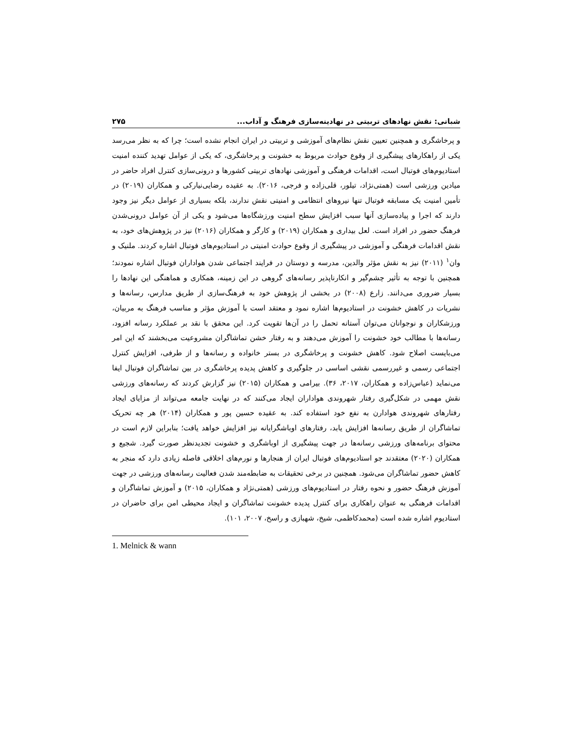شبانی: نقش نهادهای تربیتی در نهادینه‌سازی فرهنگ و آداب... ۲۷۵
و پرخاشگری و همچنین تعیین نقش نظام‌های آموزشی و تربیتی در ایران انجام نشده است؛ چرا که به نظر می‌رسد یکی از راهکارهای پیشگیری از وقوع حوادث مربوط به خشونت و پرخاشگری، که یکی از عوامل تهدید کننده امنیت استادیوم‌های فوتبال است، اقدامات فرهنگی و آموزشی نهادهای تربیتی کشورها و درونی‌سازی کنترل افراد حاضر در میادین ورزشی است (همتی‌نژاد، تیلور، قلی‌زاده و فرجی، ۲۰۱۶). به عقیده رضایی‌نیارکی و همکاران (۲۰۱۹) در تأمین امنیت یک مسابقه فوتبال تنها نیروهای انتظامی و امنیتی نقش ندارند، بلکه بسیاری از عوامل دیگر نیز وجود دارند که اجرا و پیاده‌سازی آنها سبب افزایش سطح امنیت ورزشگاه‌ها می‌شود و یکی از آن عوامل درونی‌شدن فرهنگ حضور در افراد است. لعل بیداری و همکاران (۲۰۱۹) و کارگر و همکاران (۲۰۱۶) نیز در پژوهش‌های خود، به نقش اقدامات فرهنگی و آموزشی در پیشگیری از وقوع حوادث امنیتی در استادیوم‌های فوتبال اشاره کردند. ملنیک و وان<sup>۱</sup> (۲۰۱۱) نیز به نقش مؤثر والدین، مدرسه و دوستان در فرایند اجتماعی شدن هواداران فوتبال اشاره نمودند؛ همچنین با توجه به تأثیر چشم‌گیر و انکارناپذیر رسانه‌های گروهی در این زمینه، همکاری و هماهنگی این نهادها را بسیار ضروری می‌دانند. زارع (۲۰۰۸) در بخشی از پژوهش خود به فرهنگ‌سازی از طریق مدارس، رسانه‌ها و نشریات در کاهش خشونت در استادیوم‌ها اشاره نمود و معتقد است با آموزش مؤثر و مناسب فرهنگ به مربیان، ورزشکاران و نوجوانان می‌توان آستانه تحمل را در آن‌ها تقویت کرد. این محقق با نقد بر عملکرد رسانه افزود، رسانه‌ها با مطالب خود خشونت را آموزش می‌دهند و به رفتار خشن تماشاگران مشروعیت می‌بخشند که این امر می‌بایست اصلاح شود. کاهش خشونت و پرخاشگری در بستر خانواده و رسانه‌ها و از طرفی، افزایش کنترل اجتماعی رسمی و غیررسمی نقشی اساسی در جلوگیری و کاهش پدیده پرخاشگری در بین تماشاگران فوتبال ایفا می‌نماید (عباس‌زاده و همکاران، ۲۰۱۷، ۳۶). بیرامی و همکاران (۲۰۱۵) نیز گزارش کردند که رسانه‌های ورزشی نقش مهمی در شکل‌گیری رفتار شهروندی هواداران ایجاد می‌کنند که در نهایت جامعه می‌تواند از مزایای ایجاد رفتارهای شهروندی هوادارن به نفع خود استفاده کند. به عقیده حسین پور و همکاران (۲۰۱۴) هر چه تحریک تماشاگران از طریق رسانه‌ها افزایش یابد، رفتارهای اوباشگرایانه نیز افزایش خواهد یافت؛ بنابراین لازم است در محتوای برنامه‌های ورزشی رسانه‌ها در جهت پیشگیری از اوباشگری و خشونت تجدیدنظر صورت گیرد. شجیع و همکاران (۲۰۲۰) معتقدند جو استادیوم‌های فوتبال ایران از هنجارها و نورم‌های اخلاقی فاصله زیادی دارد که منجر به کاهش حضور تماشاگران می‌شود. همچنین در برخی تحقیقات به ضابطه‌مند شدن فعالیت رسانه‌های ورزشی در جهت آموزش فرهنگ حضور و نحوه رفتار در استادیوم‌های ورزشی (همتی‌نژاد و همکاران، ۲۰۱۵) و آموزش تماشاگران و اقدامات فرهنگی به عنوان راهکاری برای کنترل پدیده خشونت تماشاگران و ایجاد محیطی امن برای حاضران در استادیوم اشاره شده است (محمدکاظمی، شیخ، شهبازی و راسخ، ۲۰۰۷، ۱۰۱).
1. Melnick & wann